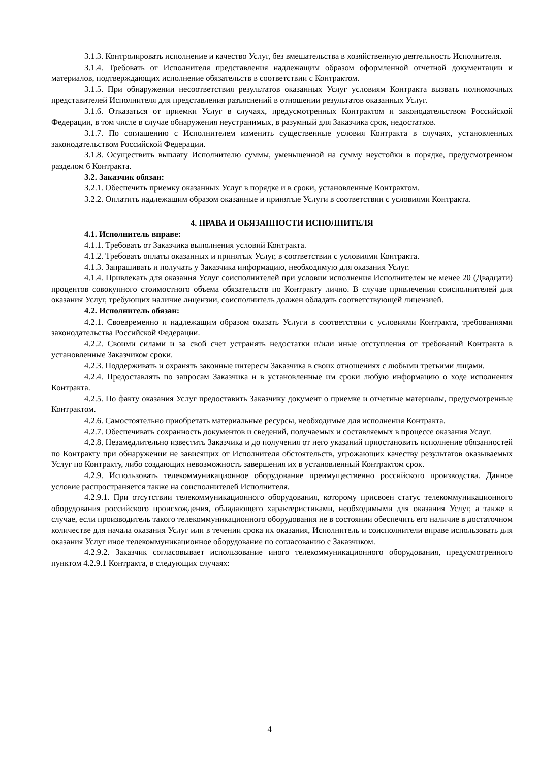3.1.3. Контролировать исполнение и качество Услуг, без вмешательства в хозяйственную деятельность Исполнителя.
3.1.4. Требовать от Исполнителя представления надлежащим образом оформленной отчетной документации и материалов, подтверждающих исполнение обязательств в соответствии с Контрактом.
3.1.5. При обнаружении несоответствия результатов оказанных Услуг условиям Контракта вызвать полномочных представителей Исполнителя для представления разъяснений в отношении результатов оказанных Услуг.
3.1.6. Отказаться от приемки Услуг в случаях, предусмотренных Контрактом и законодательством Российской Федерации, в том числе в случае обнаружения неустранимых, в разумный для Заказчика срок, недостатков.
3.1.7. По соглашению с Исполнителем изменить существенные условия Контракта в случаях, установленных законодательством Российской Федерации.
3.1.8. Осуществить выплату Исполнителю суммы, уменьшенной на сумму неустойки в порядке, предусмотренном разделом 6 Контракта.
3.2. Заказчик обязан:
3.2.1. Обеспечить приемку оказанных Услуг в порядке и в сроки, установленные Контрактом.
3.2.2. Оплатить надлежащим образом оказанные и принятые Услуги в соответствии с условиями Контракта.
4. ПРАВА И ОБЯЗАННОСТИ ИСПОЛНИТЕЛЯ
4.1. Исполнитель вправе:
4.1.1. Требовать от Заказчика выполнения условий Контракта.
4.1.2. Требовать оплаты оказанных и принятых Услуг, в соответствии с условиями Контракта.
4.1.3. Запрашивать и получать у Заказчика информацию, необходимую для оказания Услуг.
4.1.4. Привлекать для оказания Услуг соисполнителей при условии исполнения Исполнителем не менее 20 (Двадцати) процентов совокупного стоимостного объема обязательств по Контракту лично. В случае привлечения соисполнителей для оказания Услуг, требующих наличие лицензии, соисполнитель должен обладать соответствующей лицензией.
4.2. Исполнитель обязан:
4.2.1. Своевременно и надлежащим образом оказать Услуги в соответствии с условиями Контракта, требованиями законодательства Российской Федерации.
4.2.2. Своими силами и за свой счет устранять недостатки и/или иные отступления от требований Контракта в установленные Заказчиком сроки.
4.2.3. Поддерживать и охранять законные интересы Заказчика в своих отношениях с любыми третьими лицами.
4.2.4. Предоставлять по запросам Заказчика и в установленные им сроки любую информацию о ходе исполнения Контракта.
4.2.5. По факту оказания Услуг предоставить Заказчику документ о приемке и отчетные материалы, предусмотренные Контрактом.
4.2.6. Самостоятельно приобретать материальные ресурсы, необходимые для исполнения Контракта.
4.2.7. Обеспечивать сохранность документов и сведений, получаемых и составляемых в процессе оказания Услуг.
4.2.8. Незамедлительно известить Заказчика и до получения от него указаний приостановить исполнение обязанностей по Контракту при обнаружении не зависящих от Исполнителя обстоятельств, угрожающих качеству результатов оказываемых Услуг по Контракту, либо создающих невозможность завершения их в установленный Контрактом срок.
4.2.9. Использовать телекоммуникационное оборудование преимущественно российского производства. Данное условие распространяется также на соисполнителей Исполнителя.
4.2.9.1. При отсутствии телекоммуникационного оборудования, которому присвоен статус телекоммуникационного оборудования российского происхождения, обладающего характеристиками, необходимыми для оказания Услуг, а также в случае, если производитель такого телекоммуникационного оборудования не в состоянии обеспечить его наличие в достаточном количестве для начала оказания Услуг или в течении срока их оказания, Исполнитель и соисполнители вправе использовать для оказания Услуг иное телекоммуникационное оборудование по согласованию с Заказчиком.
4.2.9.2. Заказчик согласовывает использование иного телекоммуникационного оборудования, предусмотренного пунктом 4.2.9.1 Контракта, в следующих случаях:
4